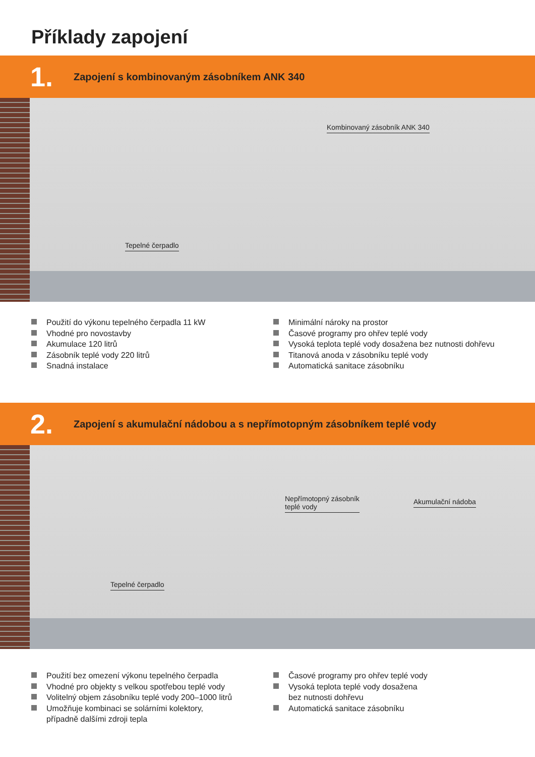Příklady zapojení
1.
Zapojení s kombinovaným zásobníkem ANK 340
Kombinovaný zásobník ANK 340
Tepelné čerpadlo
Použití do výkonu tepelného čerpadla 11 kW
Vhodné pro novostavby
Akumulace 120 litrů
Zásobník teplé vody 220 litrů
Snadná instalace
Minimální nároky na prostor
Časové programy pro ohřev teplé vody
Vysoká teplota teplé vody dosažena bez nutnosti dohřevu
Titanová anoda v zásobníku teplé vody
Automatická sanitace zásobníku
2.
Zapojení s akumulační nádobou a s nepřímotopným zásobníkem teplé vody
Nepřímotopný zásobník
teplé vody
Akumulační nádoba
Tepelné čerpadlo
Použití bez omezení výkonu tepelného čerpadla
Vhodné pro objekty s velkou spotřebou teplé vody
Volitelný objem zásobníku teplé vody 200–1000 litrů
Umožňuje kombinaci se solárními kolektory,
případně dalšími zdroji tepla
Časové programy pro ohřev teplé vody
Vysoká teplota teplé vody dosažena
bez nutnosti dohřevu
Automatická sanitace zásobníku